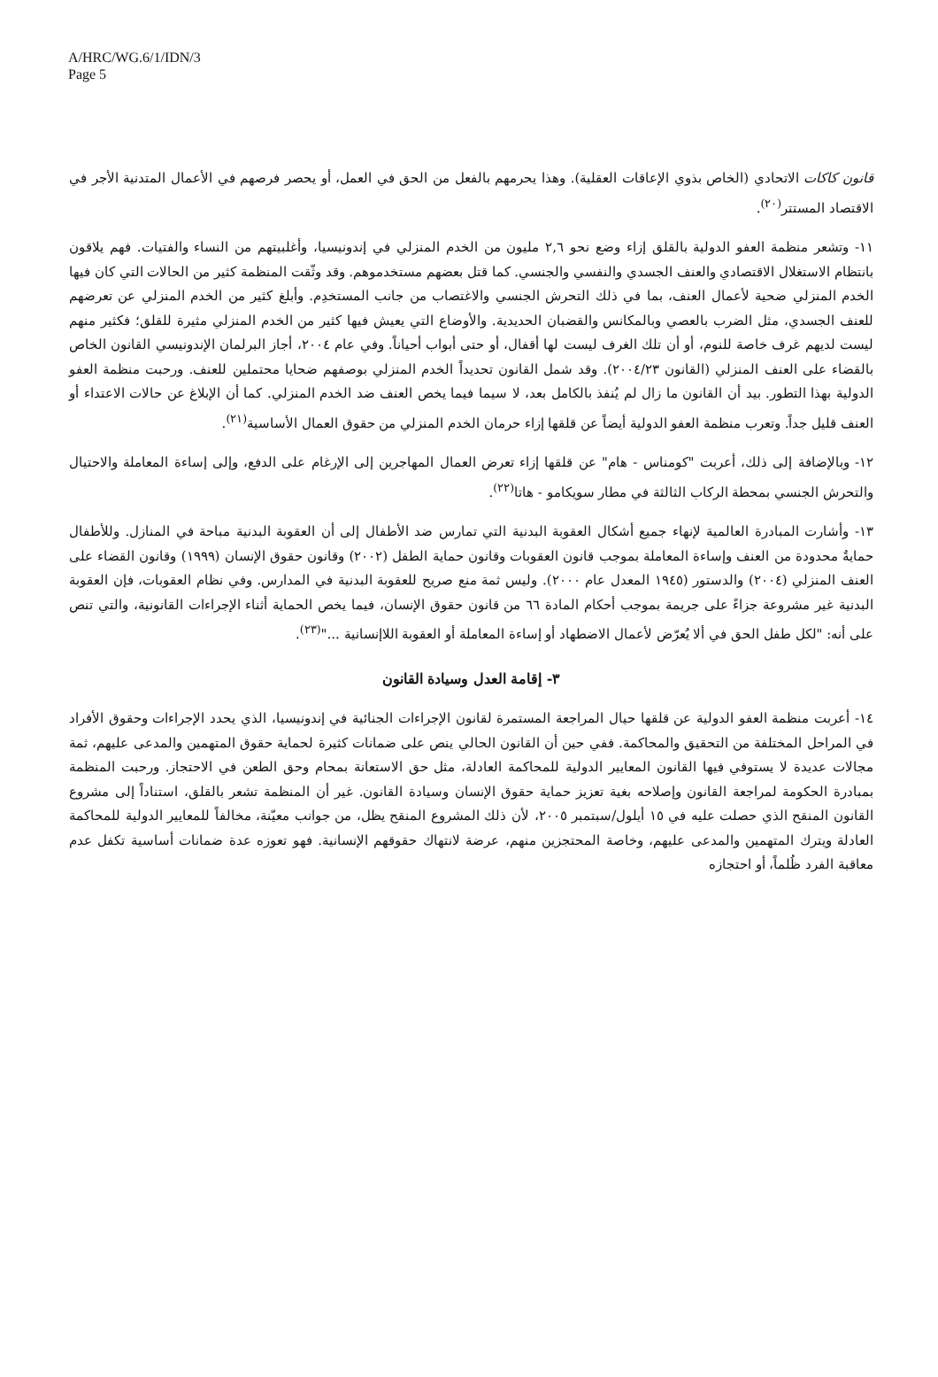A/HRC/WG.6/1/IDN/3
Page 5
قانون كاكات الاتحادي (الخاص بذوي الإعاقات العقلية). وهذا يحرمهم بالفعل من الحق في العمل، أو يحصر فرصهم في الأعمال المتدنية الأجر في الاقتصاد المستتر<sup>(٢٠)</sup>.
١١- وتشعر منظمة العفو الدولية بالقلق إزاء وضع نحو ٢,٦ مليون من الخدم المنزلي في إندونيسيا، وأغلبيتهم من النساء والفتيات. فهم يلاقون بانتظام الاستغلال الاقتصادي والعنف الجسدي والنفسي والجنسي. كما قتل بعضهم مستخدموهم. وقد وثّقت المنظمة كثير من الحالات التي كان فيها الخدم المنزلي ضحية لأعمال العنف، بما في ذلك التحرش الجنسي والاغتصاب من جانب المستخدِم. وأبلغ كثير من الخدم المنزلي عن تعرضهم للعنف الجسدي، مثل الضرب بالعصي وبالمكانس والقضبان الحديدية. والأوضاع التي يعيش فيها كثير من الخدم المنزلي مثيرة للقلق؛ فكثير منهم ليست لديهم غرف خاصة للنوم، أو أن تلك الغرف ليست لها أقفال، أو حتى أبواب أحياناً. وفي عام ٢٠٠٤، أجاز البرلمان الإندونيسي القانون الخاص بالقضاء على العنف المنزلي (القانون ٢٠٠٤/٢٣). وقد شمل القانون تحديداً الخدم المنزلي بوصفهم ضحايا محتملين للعنف. ورحبت منظمة العفو الدولية بهذا التطور. بيد أن القانون ما زال لم يُنفذ بالكامل بعد، لا سيما فيما يخص العنف ضد الخدم المنزلي. كما أن الإبلاغ عن حالات الاعتداء أو العنف قليل جداً. وتعرب منظمة العفو الدولية أيضاً عن قلقها إزاء حرمان الخدم المنزلي من حقوق العمال الأساسية<sup>(٢١)</sup>.
١٢- وبالإضافة إلى ذلك، أعربت "كومناس - هام" عن قلقها إزاء تعرض العمال المهاجرين إلى الإرغام على الدفع، وإلى إساءة المعاملة والاحتيال والتحرش الجنسي بمحطة الركاب الثالثة في مطار سويكامو - هاتا<sup>(٢٢)</sup>.
١٣- وأشارت المبادرة العالمية لإنهاء جميع أشكال العقوبة البدنية التي تمارس ضد الأطفال إلى أن العقوبة البدنية مباحة في المنازل. وللأطفال حمايةٌ محدودة من العنف وإساءة المعاملة بموجب قانون العقوبات وقانون حماية الطفل (٢٠٠٢) وقانون حقوق الإنسان (١٩٩٩) وقانون القضاء على العنف المنزلي (٢٠٠٤) والدستور (١٩٤٥ المعدل عام ٢٠٠٠). وليس ثمة منع صريح للعقوبة البدنية في المدارس. وفي نظام العقوبات، فإن العقوبة البدنية غير مشروعة جزاءً على جريمة بموجب أحكام المادة ٦٦ من قانون حقوق الإنسان، فيما يخص الحماية أثناء الإجراءات القانونية، والتي تنص على أنه: "لكل طفل الحق في ألا يُعرّض لأعمال الاضطهاد أو إساءة المعاملة أو العقوبة اللاإنسانية ..."<sup>(٢٣)</sup>.
٣- إقامة العدل وسيادة القانون
١٤- أعربت منظمة العفو الدولية عن قلقها حيال المراجعة المستمرة لقانون الإجراءات الجنائية في إندونيسيا، الذي يحدد الإجراءات وحقوق الأفراد في المراحل المختلفة من التحقيق والمحاكمة. ففي حين أن القانون الحالي ينص على ضمانات كثيرة لحماية حقوق المتهمين والمدعى عليهم، ثمة مجالات عديدة لا يستوفي فيها القانون المعايير الدولية للمحاكمة العادلة، مثل حق الاستعانة بمحام وحق الطعن في الاحتجاز. ورحبت المنظمة بمبادرة الحكومة لمراجعة القانون وإصلاحه بغية تعزيز حماية حقوق الإنسان وسيادة القانون. غير أن المنظمة تشعر بالقلق، استناداً إلى مشروع القانون المنقح الذي حصلت عليه في ١٥ أيلول/سبتمبر ٢٠٠٥، لأن ذلك المشروع المنقح يظل، من جوانب معيّنة، مخالفاً للمعايير الدولية للمحاكمة العادلة ويترك المتهمين والمدعى عليهم، وخاصة المحتجزين منهم، عرضة لانتهاك حقوقهم الإنسانية. فهو تعوزه عدة ضمانات أساسية تكفل عدم معاقبة الفرد ظُلماً، أو احتجازه